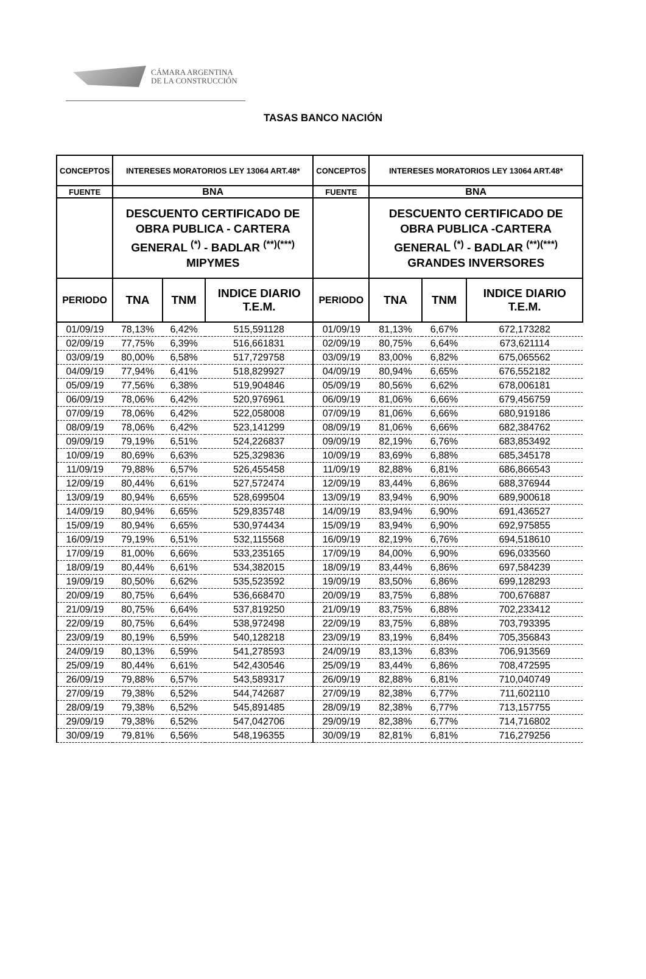CÁMARA ARGENTINA
DE LA CONSTRUCCIÓN
TASAS BANCO NACIÓN
| CONCEPTOS | INTERESES MORATORIOS LEY 13064 ART.48* | | | CONCEPTOS | INTERESES MORATORIOS LEY 13064 ART.48* | | |
| --- | --- | --- | --- | --- | --- | --- | --- |
| FUENTE | BNA | | | FUENTE | BNA | | |
| | DESCUENTO CERTIFICADO DE OBRA PUBLICA - CARTERA GENERAL <sup>(*)</sup> - BADLAR <sup>(**)(***)</sup> MIPYMES | | | | DESCUENTO CERTIFICADO DE OBRA PUBLICA -CARTERA GENERAL <sup>(*)</sup> - BADLAR <sup>(**)(***)</sup> GRANDES INVERSORES | | |
| PERIODO | TNA | TNM | INDICE DIARIO T.E.M. | PERIODO | TNA | TNM | INDICE DIARIO T.E.M. |
| 01/09/19 | 78,13% | 6,42% | 515,591128 | 01/09/19 | 81,13% | 6,67% | 672,173282 |
| 02/09/19 | 77,75% | 6,39% | 516,661831 | 02/09/19 | 80,75% | 6,64% | 673,621114 |
| 03/09/19 | 80,00% | 6,58% | 517,729758 | 03/09/19 | 83,00% | 6,82% | 675,065562 |
| 04/09/19 | 77,94% | 6,41% | 518,829927 | 04/09/19 | 80,94% | 6,65% | 676,552182 |
| 05/09/19 | 77,56% | 6,38% | 519,904846 | 05/09/19 | 80,56% | 6,62% | 678,006181 |
| 06/09/19 | 78,06% | 6,42% | 520,976961 | 06/09/19 | 81,06% | 6,66% | 679,456759 |
| 07/09/19 | 78,06% | 6,42% | 522,058008 | 07/09/19 | 81,06% | 6,66% | 680,919186 |
| 08/09/19 | 78,06% | 6,42% | 523,141299 | 08/09/19 | 81,06% | 6,66% | 682,384762 |
| 09/09/19 | 79,19% | 6,51% | 524,226837 | 09/09/19 | 82,19% | 6,76% | 683,853492 |
| 10/09/19 | 80,69% | 6,63% | 525,329836 | 10/09/19 | 83,69% | 6,88% | 685,345178 |
| 11/09/19 | 79,88% | 6,57% | 526,455458 | 11/09/19 | 82,88% | 6,81% | 686,866543 |
| 12/09/19 | 80,44% | 6,61% | 527,572474 | 12/09/19 | 83,44% | 6,86% | 688,376944 |
| 13/09/19 | 80,94% | 6,65% | 528,699504 | 13/09/19 | 83,94% | 6,90% | 689,900618 |
| 14/09/19 | 80,94% | 6,65% | 529,835748 | 14/09/19 | 83,94% | 6,90% | 691,436527 |
| 15/09/19 | 80,94% | 6,65% | 530,974434 | 15/09/19 | 83,94% | 6,90% | 692,975855 |
| 16/09/19 | 79,19% | 6,51% | 532,115568 | 16/09/19 | 82,19% | 6,76% | 694,518610 |
| 17/09/19 | 81,00% | 6,66% | 533,235165 | 17/09/19 | 84,00% | 6,90% | 696,033560 |
| 18/09/19 | 80,44% | 6,61% | 534,382015 | 18/09/19 | 83,44% | 6,86% | 697,584239 |
| 19/09/19 | 80,50% | 6,62% | 535,523592 | 19/09/19 | 83,50% | 6,86% | 699,128293 |
| 20/09/19 | 80,75% | 6,64% | 536,668470 | 20/09/19 | 83,75% | 6,88% | 700,676887 |
| 21/09/19 | 80,75% | 6,64% | 537,819250 | 21/09/19 | 83,75% | 6,88% | 702,233412 |
| 22/09/19 | 80,75% | 6,64% | 538,972498 | 22/09/19 | 83,75% | 6,88% | 703,793395 |
| 23/09/19 | 80,19% | 6,59% | 540,128218 | 23/09/19 | 83,19% | 6,84% | 705,356843 |
| 24/09/19 | 80,13% | 6,59% | 541,278593 | 24/09/19 | 83,13% | 6,83% | 706,913569 |
| 25/09/19 | 80,44% | 6,61% | 542,430546 | 25/09/19 | 83,44% | 6,86% | 708,472595 |
| 26/09/19 | 79,88% | 6,57% | 543,589317 | 26/09/19 | 82,88% | 6,81% | 710,040749 |
| 27/09/19 | 79,38% | 6,52% | 544,742687 | 27/09/19 | 82,38% | 6,77% | 711,602110 |
| 28/09/19 | 79,38% | 6,52% | 545,891485 | 28/09/19 | 82,38% | 6,77% | 713,157755 |
| 29/09/19 | 79,38% | 6,52% | 547,042706 | 29/09/19 | 82,38% | 6,77% | 714,716802 |
| 30/09/19 | 79,81% | 6,56% | 548,196355 | 30/09/19 | 82,81% | 6,81% | 716,279256 |